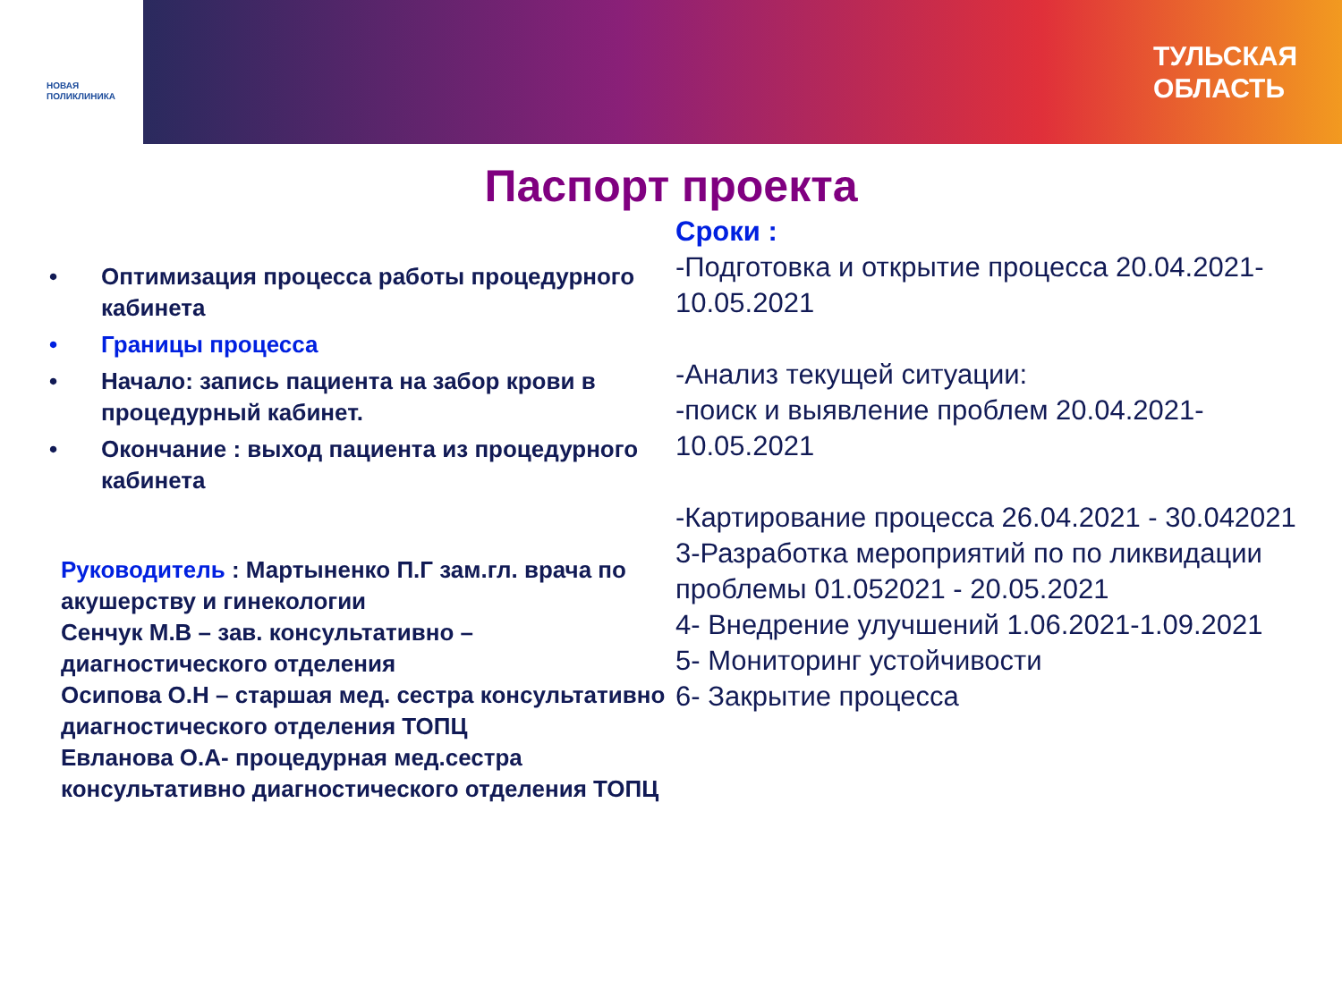НОВАЯ
ПОЛИКЛИНИКА
ТУЛЬСКАЯ
ОБЛАСТЬ
Паспорт проекта
• Оптимизация процесса работы процедурного кабинета
• Границы процесса
• Начало: запись пациента на забор крови в процедурный кабинет.
• Окончание : выход пациента из процедурного кабинета
Руководитель : Мартыненко П.Г зам.гл. врача по акушерству и гинекологии
Сенчук М.В – зав. консультативно – диагностического отделения
Осипова О.Н – старшая мед. сестра консультативно диагностического отделения ТОПЦ
Евланова О.А- процедурная мед.сестра консультативно диагностического отделения ТОПЦ
Сроки :
-Подготовка и открытие процесса 20.04.2021-10.05.2021
-Анализ текущей ситуации:
-поиск и выявление проблем 20.04.2021-10.05.2021
-Картирование процесса 26.04.2021 - 30.042021
3-Разработка мероприятий по по ликвидации проблемы 01.052021 - 20.05.2021
4- Внедрение улучшений 1.06.2021-1.09.2021
5- Мониторинг устойчивости
6- Закрытие процесса